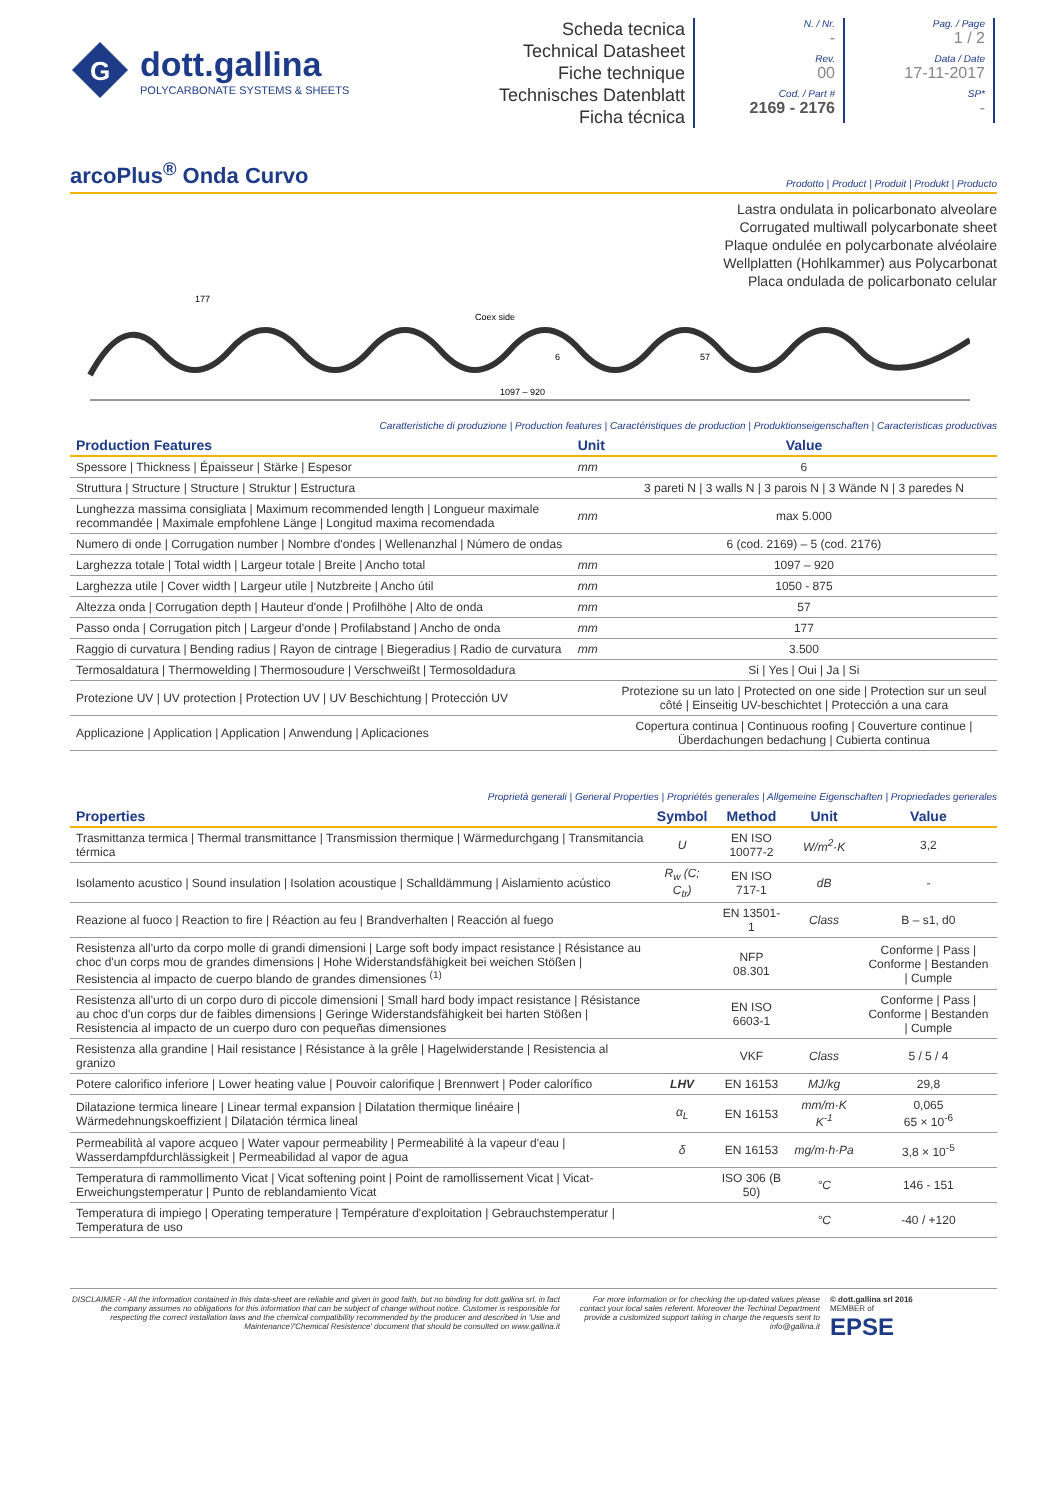G
dott.gallina
POLYCARBONATE SYSTEMS & SHEETS
Scheda tecnica
Technical Datasheet
Fiche technique
Technisches Datenblatt
Ficha técnica
N. / Nr.
-
Rev.
00
Cod. / Part #
2169 - 2176
Pag. / Page
1 / 2
Data / Date
17-11-2017
SP*
-
arcoPlus<sup>®</sup> Onda Curvo Prodotto | Product | Produit | Produkt | Producto
Lastra ondulata in policarbonato alveolare
Corrugated multiwall polycarbonate sheet
Plaque ondulée en polycarbonate alvéolaire
Wellplatten (Hohlkammer) aus Polycarbonat
Placa ondulada de policarbonato celular
177
Coex side
1097 – 920
6
57
Caratteristiche di produzione | Production features | Caractéristiques de production | Produktionseigenschaften | Caracteristicas productivas
| Production Features | Unit | Value |
| --- | --- | --- |
| Spessore / Thickness / Épaisseur / Stärke / Espesor | mm | 6 |
| Struttura / Structure / Structure / Struktur / Estructura | | 3 pareti N / 3 walls N / 3 parois N / 3 Wände N / 3 paredes N |
| Lunghezza massima consigliata / Maximum recommended length / Longueur maximale recommandée / Maximale empfohlene Länge / Longitud maxima recomendada | mm | max 5.000 |
| Numero di onde / Corrugation number / Nombre d'ondes / Wellenanzhal / Número de ondas | | 6 (cod. 2169) – 5 (cod. 2176) |
| Larghezza totale / Total width / Largeur totale / Breite / Ancho total | mm | 1097 – 920 |
| Larghezza utile / Cover width / Largeur utile / Nutzbreite / Ancho útil | mm | 1050 - 875 |
| Altezza onda / Corrugation depth / Hauteur d'onde / Profilhöhe / Alto de onda | mm | 57 |
| Passo onda / Corrugation pitch / Largeur d'onde / Profilabstand / Ancho de onda | mm | 177 |
| Raggio di curvatura / Bending radius / Rayon de cintrage / Biegeradius / Radio de curvatura | mm | 3.500 |
| Termosaldatura / Thermowelding / Thermosoudure / Verschweißt / Termosoldadura | | Si / Yes / Oui / Ja / Si |
| Protezione UV / UV protection / Protection UV / UV Beschichtung / Protección UV | | Protezione su un lato / Protected on one side / Protection sur un seul côté / Einseitig UV-beschichtet / Protección a una cara |
| Applicazione / Application / Application / Anwendung / Aplicaciones | | Copertura continua / Continuous roofing / Couverture continue / Überdachungen bedachung / Cubierta continua |
Proprietà generali | General Properties | Propriétés generales | Allgemeine Eigenschaften | Propriedades generales
| Properties | Symbol | Method | Unit | Value |
| --- | --- | --- | --- | --- |
| Trasmittanza termica / Thermal transmittance / Transmission thermique / Wärmedurchgang / Transmitancia térmica | U | EN ISO 10077-2 | W/m<sup>2</sup>·K | 3,2 |
| Isolamento acustico / Sound insulation / Isolation acoustique / Schalldämmung / Aislamiento acústico | R<sub>w</sub> (C; C<sub>tr</sub>) | EN ISO 717-1 | dB | - |
| Reazione al fuoco / Reaction to fire / Réaction au feu / Brandverhalten / Reacción al fuego | | EN 13501-1 | Class | B – s1, d0 |
| Resistenza all'urto da corpo molle di grandi dimensioni / Large soft body impact resistance / Résistance au choc d'un corps mou de grandes dimensions / Hohe Widerstandsfähigkeit bei weichen Stößen / Resistencia al impacto de cuerpo blando de grandes dimensiones <sup>(1)</sup> | | NFP 08.301 | | Conforme / Pass / Conforme / Bestanden / Cumple |
| Resistenza all'urto di un corpo duro di piccole dimensioni / Small hard body impact resistance / Résistance au choc d'un corps dur de faibles dimensions / Geringe Widerstandsfähigkeit bei harten Stößen / Resistencia al impacto de un cuerpo duro con pequeñas dimensiones | | EN ISO 6603-1 | | Conforme / Pass / Conforme / Bestanden / Cumple |
| Resistenza alla grandine / Hail resistance / Résistance à la grêle / Hagelwiderstande / Resistencia al granizo | | VKF | Class | 5 / 5 / 4 |
| Potere calorifico inferiore / Lower heating value / Pouvoir calorifique / Brennwert / Poder calorífico | LHV | EN 16153 | MJ/kg | 29,8 |
| Dilatazione termica lineare / Linear termal expansion / Dilatation thermique linéaire / Wärmedehnungskoeffizient / Dilatación térmica lineal | α<sub>L</sub> | EN 16153 | mm/m·K K<sup>-1</sup> | 0,065 65 × 10<sup>-6</sup> |
| Permeabilità al vapore acqueo / Water vapour permeability / Permeabilité à la vapeur d'eau / Wasserdampfdurchlässigkeit / Permeabilidad al vapor de agua | δ | EN 16153 | mg/m·h·Pa | 3,8 × 10<sup>-5</sup> |
| Temperatura di rammollimento Vicat / Vicat softening point / Point de ramollissement Vicat / Vicat-Erweichungstemperatur / Punto de reblandamiento Vicat | | ISO 306 (B 50) | °C | 146 - 151 |
| Temperatura di impiego / Operating temperature / Température d'exploitation / Gebrauchstemperatur / Temperatura de uso | | | °C | -40 / +120 |
DISCLAIMER - All the information contained in this data-sheet are reliable and given in good faith, but no binding for dott.gallina srl, in fact the company assumes no obligations for this information that can be subject of change without notice. Customer is responsible for respecting the correct installation laws and the chemical compatibility recommended by the producer and described in 'Use and Maintenance'/'Chemical Resistence' document that should be consulted on www.gallina.it
For more information or for checking the up-dated values please contact your local sales referent. Moreover the Techinal Department provide a customized support taking in charge the requests sent to info@gallina.it
© dott.gallina srl 2016
MEMBER of
EPSE